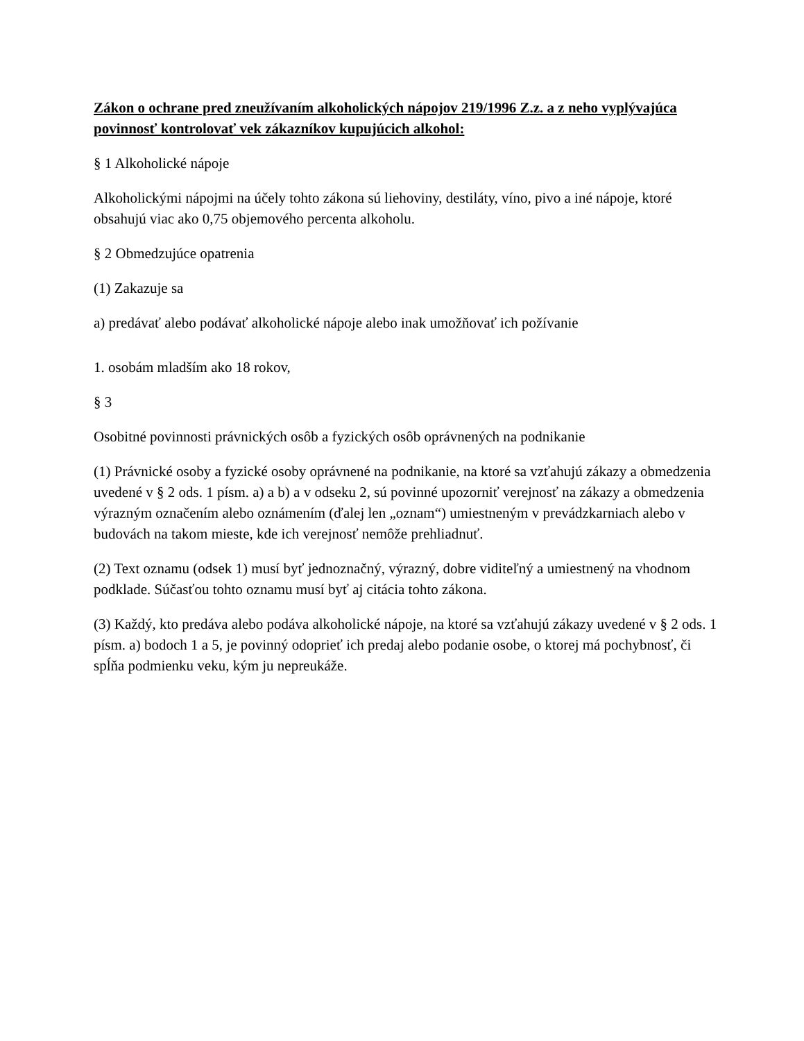Zákon o ochrane pred zneužívaním alkoholických nápojov 219/1996 Z.z. a z neho vyplývajúca povinnosť kontrolovať vek zákazníkov kupujúcich alkohol:
§ 1 Alkoholické nápoje
Alkoholickými nápojmi na účely tohto zákona sú liehoviny, destiláty, víno, pivo a iné nápoje, ktoré obsahujú viac ako 0,75 objemového percenta alkoholu.
§ 2 Obmedzujúce opatrenia
(1) Zakazuje sa
a) predávať alebo podávať alkoholické nápoje alebo inak umožňovať ich požívanie
1. osobám mladším ako 18 rokov,
§ 3
Osobitné povinnosti právnických osôb a fyzických osôb oprávnených na podnikanie
(1) Právnické osoby a fyzické osoby oprávnené na podnikanie, na ktoré sa vzťahujú zákazy a obmedzenia uvedené v § 2 ods. 1 písm. a) a b) a v odseku 2, sú povinné upozorniť verejnosť na zákazy a obmedzenia výrazným označením alebo oznámením (ďalej len „oznam“) umiestneným v prevádzkarniach alebo v budovách na takom mieste, kde ich verejnosť nemôže prehliadnuť.
(2) Text oznamu (odsek 1) musí byť jednoznačný, výrazný, dobre viditeľný a umiestnený na vhodnom podklade. Súčasťou tohto oznamu musí byť aj citácia tohto zákona.
(3) Každý, kto predáva alebo podáva alkoholické nápoje, na ktoré sa vzťahujú zákazy uvedené v § 2 ods. 1 písm. a) bodoch 1 a 5, je povinný odoprieť ich predaj alebo podanie osobe, o ktorej má pochybnosť, či spĺňa podmienku veku, kým ju nepreukáže.